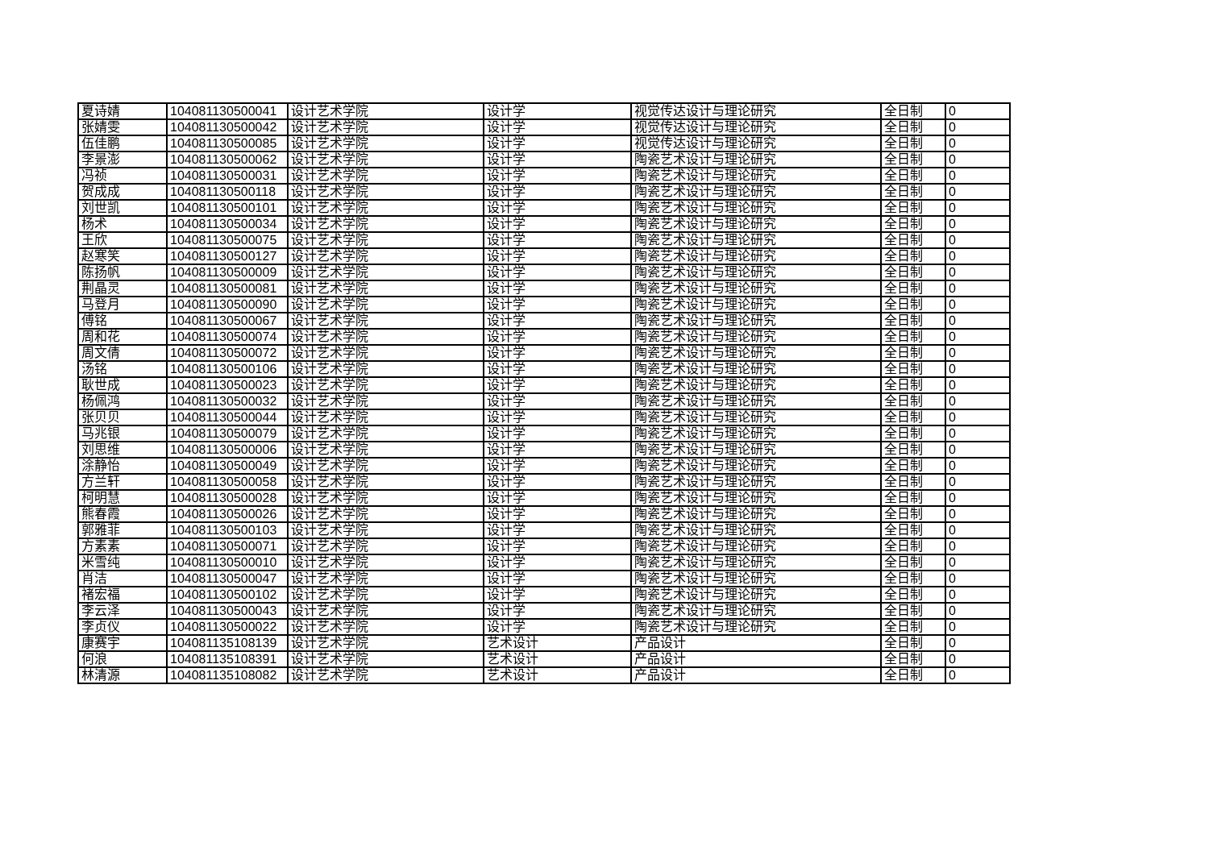| 夏诗婧 | 104081130500041 | 设计艺术学院 | 设计学 | 视觉传达设计与理论研究 | 全日制 | 0 |
| 张婧雯 | 104081130500042 | 设计艺术学院 | 设计学 | 视觉传达设计与理论研究 | 全日制 | 0 |
| 伍佳鹏 | 104081130500085 | 设计艺术学院 | 设计学 | 视觉传达设计与理论研究 | 全日制 | 0 |
| 李景澎 | 104081130500062 | 设计艺术学院 | 设计学 | 陶瓷艺术设计与理论研究 | 全日制 | 0 |
| 冯祯 | 104081130500031 | 设计艺术学院 | 设计学 | 陶瓷艺术设计与理论研究 | 全日制 | 0 |
| 贺成成 | 104081130500118 | 设计艺术学院 | 设计学 | 陶瓷艺术设计与理论研究 | 全日制 | 0 |
| 刘世凯 | 104081130500101 | 设计艺术学院 | 设计学 | 陶瓷艺术设计与理论研究 | 全日制 | 0 |
| 杨术 | 104081130500034 | 设计艺术学院 | 设计学 | 陶瓷艺术设计与理论研究 | 全日制 | 0 |
| 王欣 | 104081130500075 | 设计艺术学院 | 设计学 | 陶瓷艺术设计与理论研究 | 全日制 | 0 |
| 赵寒笑 | 104081130500127 | 设计艺术学院 | 设计学 | 陶瓷艺术设计与理论研究 | 全日制 | 0 |
| 陈扬帆 | 104081130500009 | 设计艺术学院 | 设计学 | 陶瓷艺术设计与理论研究 | 全日制 | 0 |
| 荆晶灵 | 104081130500081 | 设计艺术学院 | 设计学 | 陶瓷艺术设计与理论研究 | 全日制 | 0 |
| 马登月 | 104081130500090 | 设计艺术学院 | 设计学 | 陶瓷艺术设计与理论研究 | 全日制 | 0 |
| 傅铭 | 104081130500067 | 设计艺术学院 | 设计学 | 陶瓷艺术设计与理论研究 | 全日制 | 0 |
| 周和花 | 104081130500074 | 设计艺术学院 | 设计学 | 陶瓷艺术设计与理论研究 | 全日制 | 0 |
| 周文倩 | 104081130500072 | 设计艺术学院 | 设计学 | 陶瓷艺术设计与理论研究 | 全日制 | 0 |
| 汤铭 | 104081130500106 | 设计艺术学院 | 设计学 | 陶瓷艺术设计与理论研究 | 全日制 | 0 |
| 耿世成 | 104081130500023 | 设计艺术学院 | 设计学 | 陶瓷艺术设计与理论研究 | 全日制 | 0 |
| 杨佩鸿 | 104081130500032 | 设计艺术学院 | 设计学 | 陶瓷艺术设计与理论研究 | 全日制 | 0 |
| 张贝贝 | 104081130500044 | 设计艺术学院 | 设计学 | 陶瓷艺术设计与理论研究 | 全日制 | 0 |
| 马兆银 | 104081130500079 | 设计艺术学院 | 设计学 | 陶瓷艺术设计与理论研究 | 全日制 | 0 |
| 刘思维 | 104081130500006 | 设计艺术学院 | 设计学 | 陶瓷艺术设计与理论研究 | 全日制 | 0 |
| 涂静怡 | 104081130500049 | 设计艺术学院 | 设计学 | 陶瓷艺术设计与理论研究 | 全日制 | 0 |
| 方兰轩 | 104081130500058 | 设计艺术学院 | 设计学 | 陶瓷艺术设计与理论研究 | 全日制 | 0 |
| 柯明慧 | 104081130500028 | 设计艺术学院 | 设计学 | 陶瓷艺术设计与理论研究 | 全日制 | 0 |
| 熊春霞 | 104081130500026 | 设计艺术学院 | 设计学 | 陶瓷艺术设计与理论研究 | 全日制 | 0 |
| 郭雅菲 | 104081130500103 | 设计艺术学院 | 设计学 | 陶瓷艺术设计与理论研究 | 全日制 | 0 |
| 方素素 | 104081130500071 | 设计艺术学院 | 设计学 | 陶瓷艺术设计与理论研究 | 全日制 | 0 |
| 米雪纯 | 104081130500010 | 设计艺术学院 | 设计学 | 陶瓷艺术设计与理论研究 | 全日制 | 0 |
| 肖洁 | 104081130500047 | 设计艺术学院 | 设计学 | 陶瓷艺术设计与理论研究 | 全日制 | 0 |
| 褚宏福 | 104081130500102 | 设计艺术学院 | 设计学 | 陶瓷艺术设计与理论研究 | 全日制 | 0 |
| 李云泽 | 104081130500043 | 设计艺术学院 | 设计学 | 陶瓷艺术设计与理论研究 | 全日制 | 0 |
| 李贞仪 | 104081130500022 | 设计艺术学院 | 设计学 | 陶瓷艺术设计与理论研究 | 全日制 | 0 |
| 康赛宇 | 104081135108139 | 设计艺术学院 | 艺术设计 | 产品设计 | 全日制 | 0 |
| 何浪 | 104081135108391 | 设计艺术学院 | 艺术设计 | 产品设计 | 全日制 | 0 |
| 林清源 | 104081135108082 | 设计艺术学院 | 艺术设计 | 产品设计 | 全日制 | 0 |